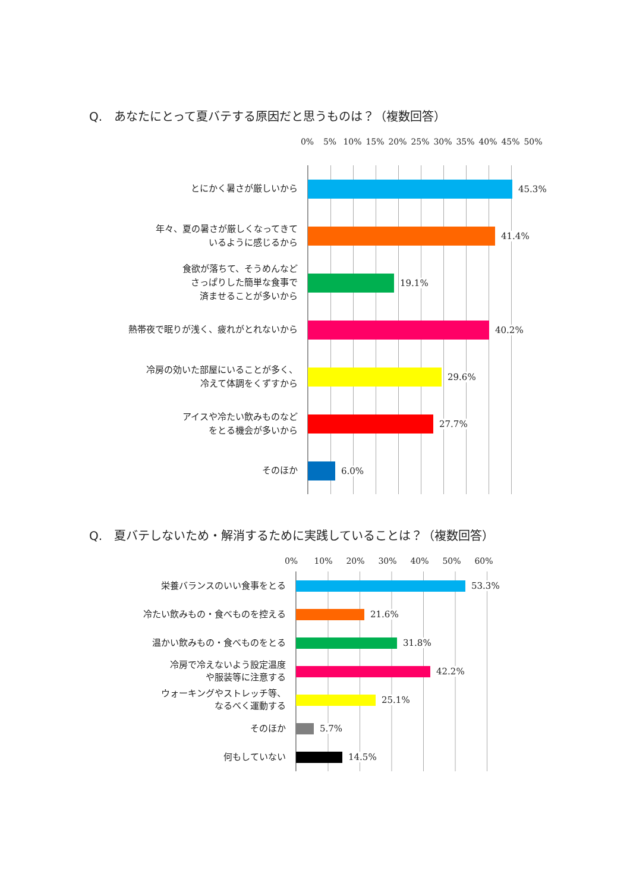Q.　あなたにとって夏バテする原因だと思うものは？（複数回答）
0% 5% 10% 15% 20% 25% 30% 35% 40% 45% 50%
とにかく暑さが厳しいから
45.3%
年々、夏の暑さが厳しくなってきて
いるように感じるから
41.4%
食欲が落ちて、そうめんなど
さっぱりした簡単な食事で
済ませることが多いから
19.1%
熱帯夜で眠りが浅く、疲れがとれないから
40.2%
冷房の効いた部屋にいることが多く、
冷えて体調をくずすから
29.6%
アイスや冷たい飲みものなど
をとる機会が多いから
27.7%
そのほか
6.0%
Q.　夏バテしないため・解消するために実践していることは？（複数回答）
0% 10% 20% 30% 40% 50% 60%
栄養バランスのいい食事をとる
53.3%
冷たい飲みもの・食べものを控える
21.6%
温かい飲みもの・食べものをとる
31.8%
冷房で冷えないよう設定温度
や服装等に注意する
42.2%
ウォーキングやストレッチ等、
なるべく運動する
25.1%
そのほか
5.7%
何もしていない
14.5%